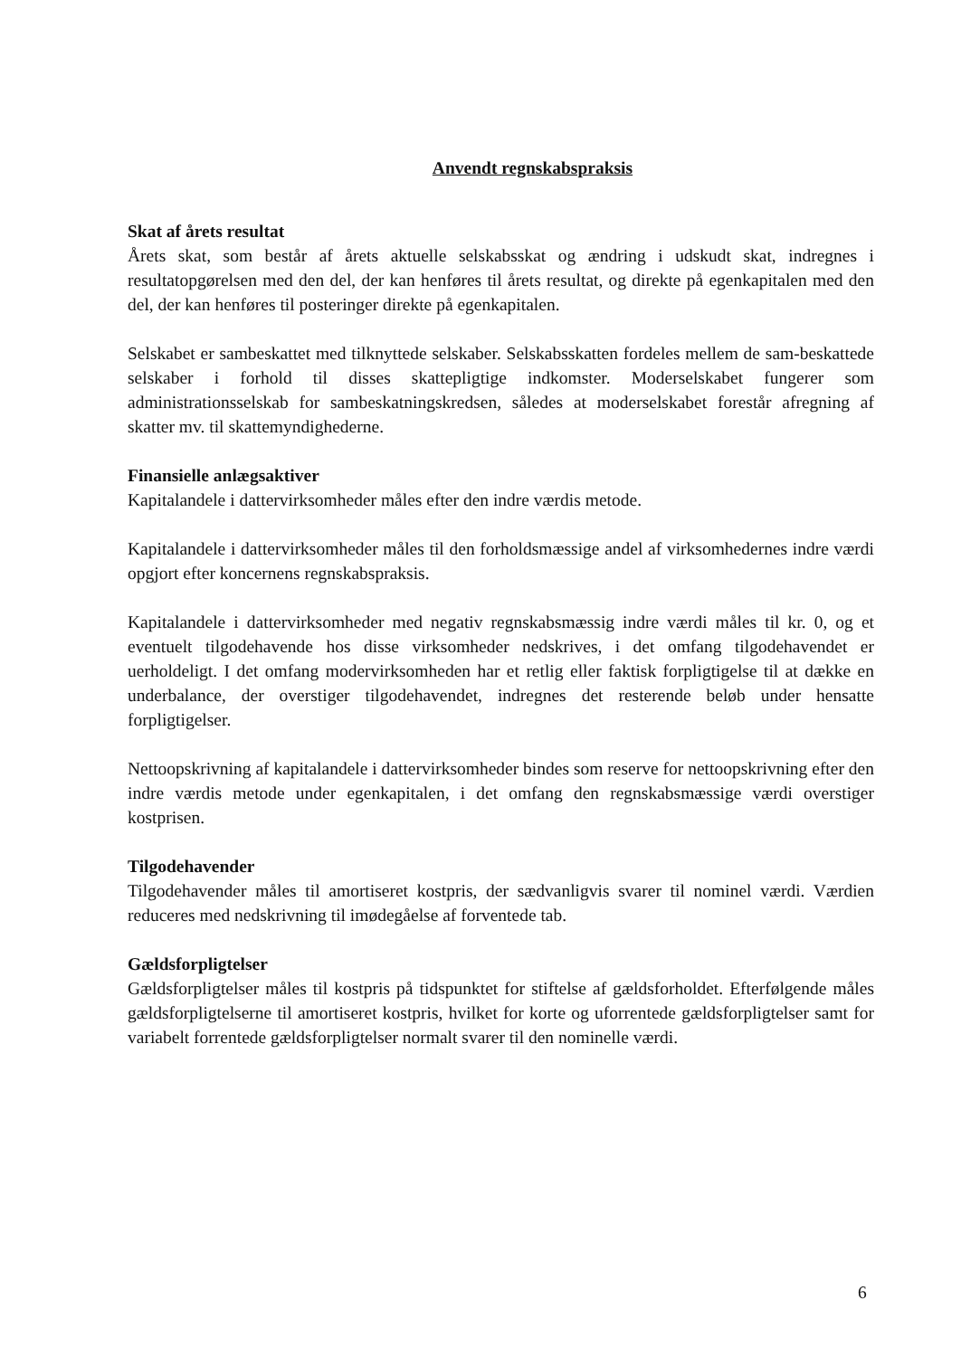Anvendt regnskabspraksis
Skat af årets resultat
Årets skat, som består af årets aktuelle selskabsskat og ændring i udskudt skat, indregnes i resultatopgørelsen med den del, der kan henføres til årets resultat, og direkte på egenkapitalen med den del, der kan henføres til posteringer direkte på egenkapitalen.
Selskabet er sambeskattet med tilknyttede selskaber. Selskabsskatten fordeles mellem de sam-beskattede selskaber i forhold til disses skattepligtige indkomster. Moderselskabet fungerer som administrationsselskab for sambeskatningskredsen, således at moderselskabet forestår afregning af skatter mv. til skattemyndighederne.
Finansielle anlægsaktiver
Kapitalandele i dattervirksomheder måles efter den indre værdis metode.
Kapitalandele i dattervirksomheder måles til den forholdsmæssige andel af virksomhedernes indre værdi opgjort efter koncernens regnskabspraksis.
Kapitalandele i dattervirksomheder med negativ regnskabsmæssig indre værdi måles til kr. 0, og et eventuelt tilgodehavende hos disse virksomheder nedskrives, i det omfang tilgodehavendet er uerholdeligt. I det omfang modervirksomheden har et retlig eller faktisk forpligtigelse til at dække en underbalance, der overstiger tilgodehavendet, indregnes det resterende beløb under hensatte forpligtigelser.
Nettoopskrivning af kapitalandele i dattervirksomheder bindes som reserve for nettoopskrivning efter den indre værdis metode under egenkapitalen, i det omfang den regnskabsmæssige værdi overstiger kostprisen.
Tilgodehavender
Tilgodehavender måles til amortiseret kostpris, der sædvanligvis svarer til nominel værdi. Værdien reduceres med nedskrivning til imødegåelse af forventede tab.
Gældsforpligtelser
Gældsforpligtelser måles til kostpris på tidspunktet for stiftelse af gældsforholdet. Efterfølgende måles gældsforpligtelserne til amortiseret kostpris, hvilket for korte og uforrentede gældsforpligtelser samt for variabelt forrentede gældsforpligtelser normalt svarer til den nominelle værdi.
6